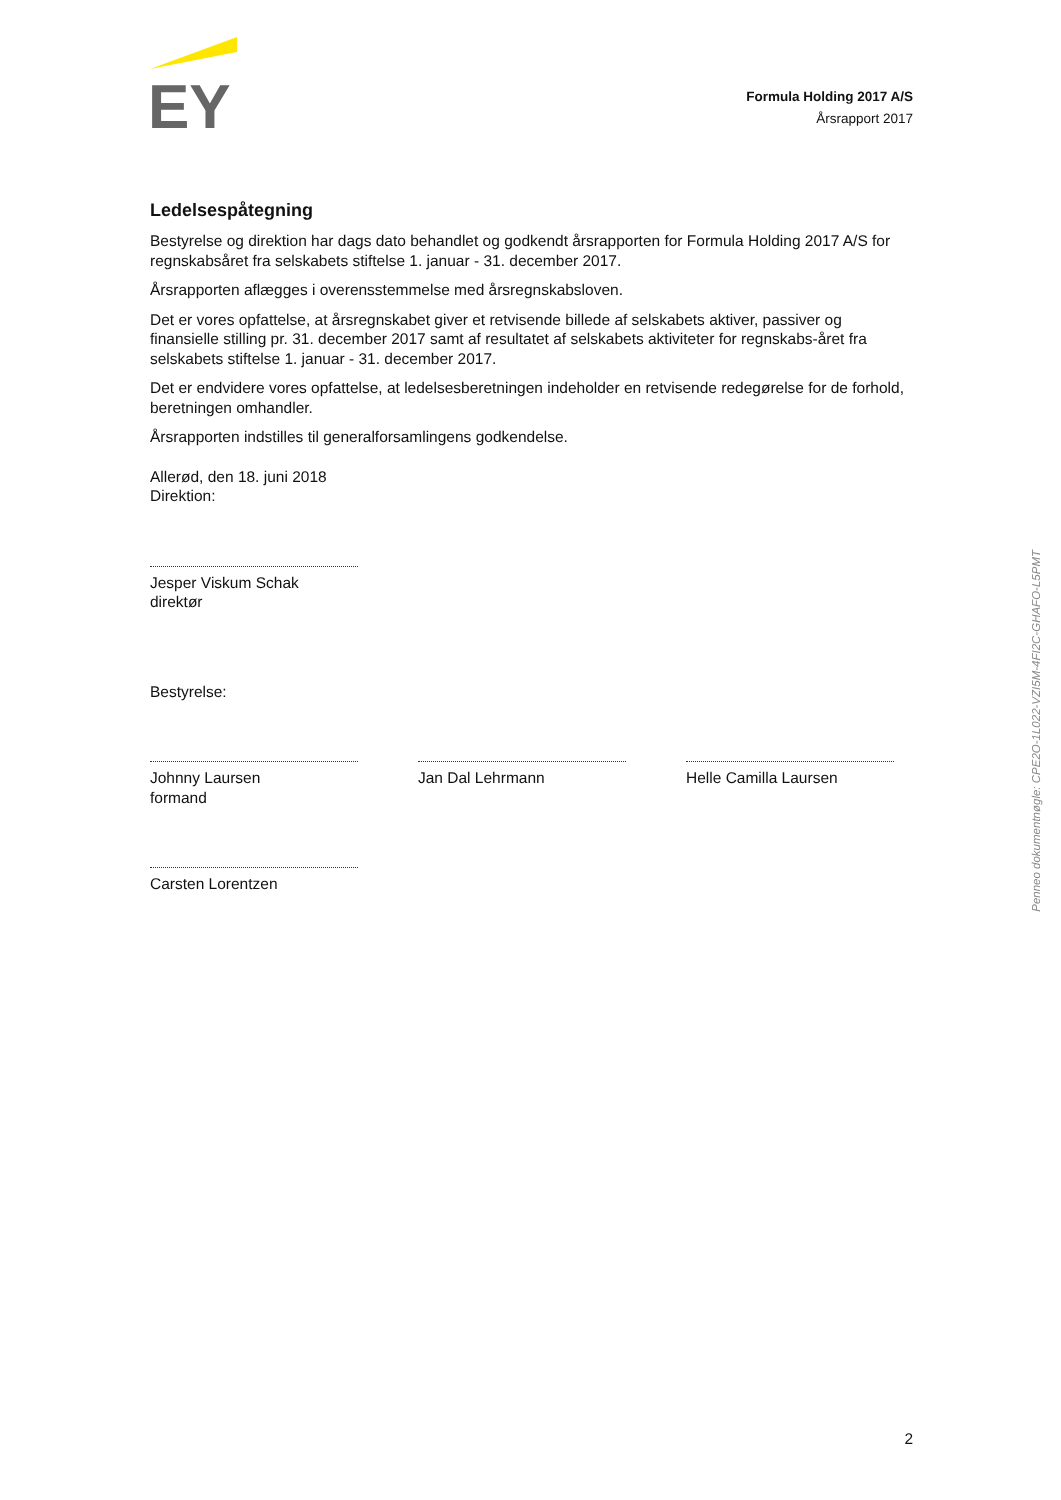EY
Formula Holding 2017 A/S
Årsrapport 2017
Ledelsespåtegning
Bestyrelse og direktion har dags dato behandlet og godkendt årsrapporten for Formula Holding 2017 A/S for regnskabsåret fra selskabets stiftelse 1. januar - 31. december 2017.
Årsrapporten aflægges i overensstemmelse med årsregnskabsloven.
Det er vores opfattelse, at årsregnskabet giver et retvisende billede af selskabets aktiver, passiver og finansielle stilling pr. 31. december 2017 samt af resultatet af selskabets aktiviteter for regnskabs-året fra selskabets stiftelse 1. januar - 31. december 2017.
Det er endvidere vores opfattelse, at ledelsesberetningen indeholder en retvisende redegørelse for de forhold, beretningen omhandler.
Årsrapporten indstilles til generalforsamlingens godkendelse.
Allerød, den 18. juni 2018
Direktion:
Jesper Viskum Schak
direktør
Bestyrelse:
Johnny Laursen
formand
Jan Dal Lehrmann Helle Camilla Laursen
Carsten Lorentzen
Penneo dokumentnøgle: CPE2O-1L022-VZI5M-4FI2C-GHAFO-L5PMT
2